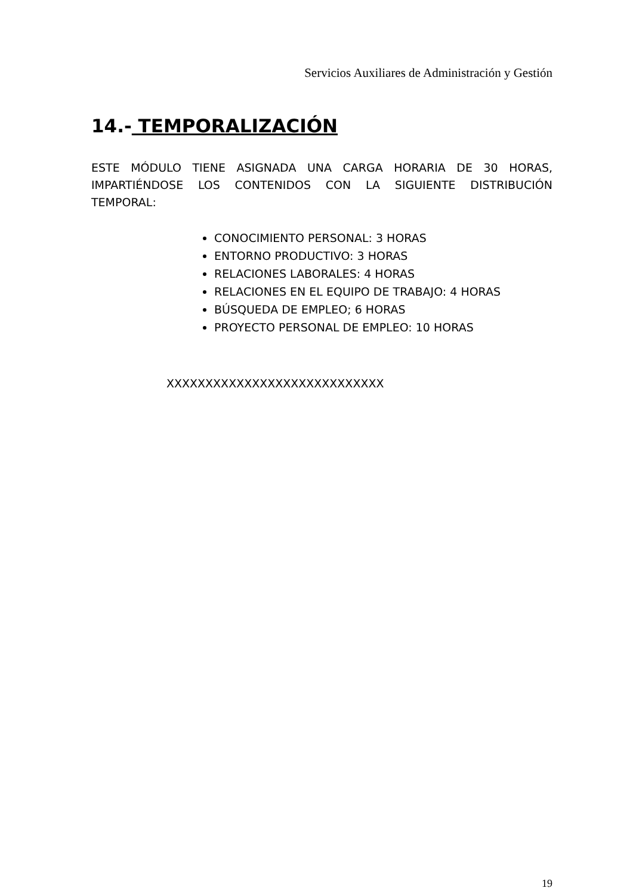Servicios Auxiliares de Administración y Gestión
14.- TEMPORALIZACIÓN
ESTE MÓDULO TIENE ASIGNADA UNA CARGA HORARIA DE 30 HORAS, IMPARTIÉNDOSE LOS CONTENIDOS CON LA SIGUIENTE DISTRIBUCIÓN TEMPORAL:
CONOCIMIENTO PERSONAL: 3 HORAS
ENTORNO PRODUCTIVO: 3 HORAS
RELACIONES LABORALES: 4 HORAS
RELACIONES EN EL EQUIPO DE TRABAJO: 4 HORAS
BÚSQUEDA DE EMPLEO; 6 HORAS
PROYECTO PERSONAL DE EMPLEO: 10 HORAS
XXXXXXXXXXXXXXXXXXXXXXXXXXXX
19